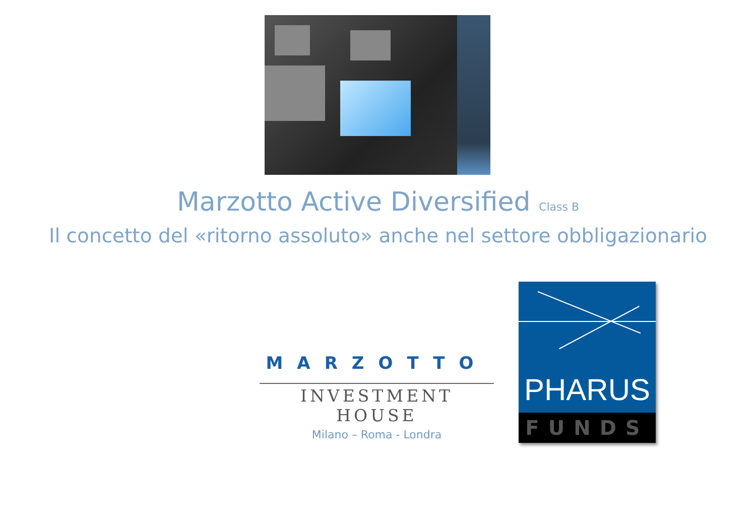Marzotto Active Diversified Class B
Il concetto del «ritorno assoluto» anche nel settore obbligazionario
MARZOTTO
INVESTMENT HOUSE
Milano – Roma - Londra
PHARUS
FUNDS